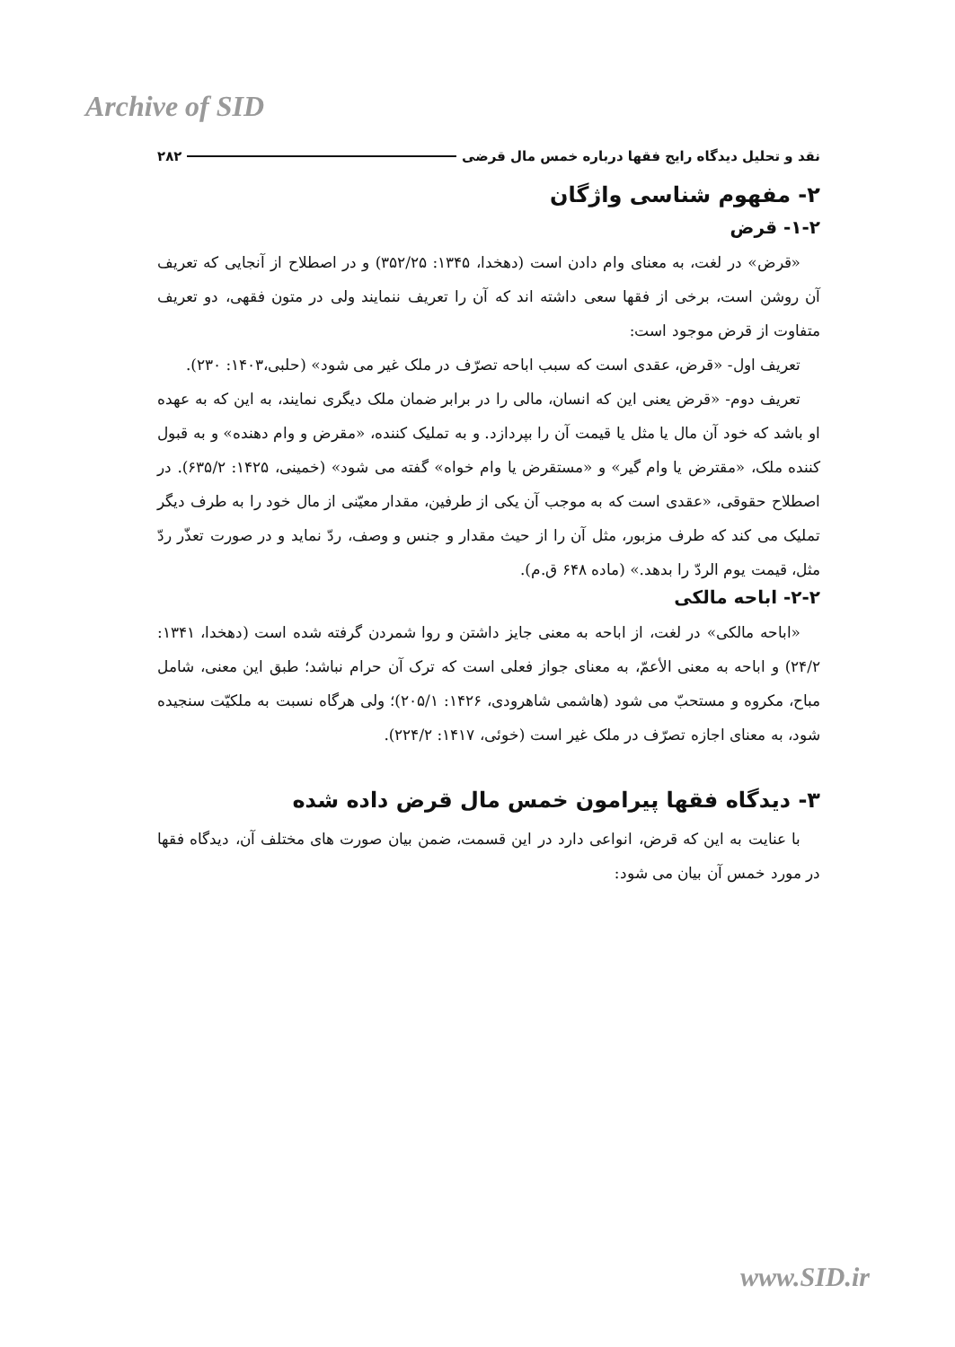Archive of SID
نقد و تحلیل دیدگاه رایج فقها درباره خمس مال قرضی ۲۸۲
۲- مفهوم شناسی واژگان
۱-۲- قرض
«قرض» در لغت، به معنای وام دادن است (دهخدا، ۱۳۴۵: ۳۵۲/۲۵) و در اصطلاح از آنجایی که تعریف آن روشن است، برخی از فقها سعی داشته اند که آن را تعریف ننمایند ولی در متون فقهی، دو تعریف متفاوت از قرض موجود است:
تعریف اول- «قرض، عقدی است که سبب اباحه تصرّف در ملک غیر می شود» (حلبی،۱۴۰۳: ۲۳۰).
تعریف دوم- «قرض یعنی این که انسان، مالی را در برابر ضمان ملک دیگری نمایند، به این که به عهده او باشد که خود آن مال یا مثل یا قیمت آن را بپردازد. و به تملیک کننده، «مقرض و وام دهنده» و به قبول کننده ملک، «مقترض یا وام گیر» و «مستقرض یا وام خواه» گفته می شود» (خمینی، ۱۴۲۵: ۶۳۵/۲). در اصطلاح حقوقی، «عقدی است که به موجب آن یکی از طرفین، مقدار معیّنی از مال خود را به طرف دیگر تملیک می کند که طرف مزبور، مثل آن را از حیث مقدار و جنس و وصف، ردّ نماید و در صورت تعذّر ردّ مثل، قیمت یوم الردّ را بدهد.» (ماده ۶۴۸ ق.م).
۲-۲- اباحه مالکی
«اباحه مالکی» در لغت، از اباحه به معنی جایز داشتن و روا شمردن گرفته شده است (دهخدا، ۱۳۴۱: ۲۴/۲) و اباحه به معنی الأعمّ، به معنای جواز فعلی است که ترک آن حرام نباشد؛ طبق این معنی، شامل مباح، مکروه و مستحبّ می شود (هاشمی شاهرودی، ۱۴۲۶: ۲۰۵/۱)؛ ولی هرگاه نسبت به ملکیّت سنجیده شود، به معنای اجازه تصرّف در ملک غیر است (خوئی، ۱۴۱۷: ۲۲۴/۲).
۳- دیدگاه فقها پیرامون خمس مال قرض داده شده
با عنایت به این که قرض، انواعی دارد در این قسمت، ضمن بیان صورت های مختلف آن، دیدگاه فقها در مورد خمس آن بیان می شود:
www.SID.ir